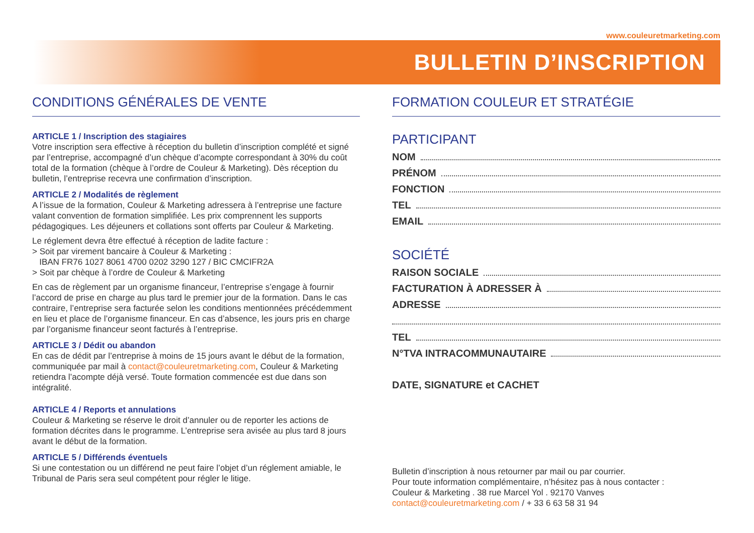www.couleuretmarketing.com
BULLETIN D’INSCRIPTION
CONDITIONS GÉNÉRALES DE VENTE
ARTICLE 1 / Inscription des stagiaires
Votre inscription sera effective à réception du bulletin d’inscription complété et signé par l’entreprise, accompagné d’un chèque d’acompte correspondant à 30% du coût total de la formation (chèque à l’ordre de Couleur & Marketing). Dès réception du bulletin, l’entreprise recevra une confirmation d’inscription.
ARTICLE 2 / Modalités de règlement
A l’issue de la formation, Couleur & Marketing adressera à l’entreprise une facture valant convention de formation simplifiée. Les prix comprennent les supports pédagogiques. Les déjeuners et collations sont offerts par Couleur & Marketing.
Le réglement devra être effectué à réception de ladite facture :
> Soit par virement bancaire à Couleur & Marketing :
IBAN FR76 1027 8061 4700 0202 3290 127 / BIC CMCIFR2A
> Soit par chèque à l’ordre de Couleur & Marketing
En cas de règlement par un organisme financeur, l’entreprise s’engage à fournir l’accord de prise en charge au plus tard le premier jour de la formation. Dans le cas contraire, l’entreprise sera facturée selon les conditions mentionnées précédemment en lieu et place de l’organisme financeur. En cas d’absence, les jours pris en charge par l’organisme financeur seont facturés à l’entreprise.
ARTICLE 3 / Dédit ou abandon
En cas de dédit par l’entreprise à moins de 15 jours avant le début de la formation, communiquée par mail à contact@couleuretmarketing.com, Couleur & Marketing retiendra l’acompte déjà versé. Toute formation commencée est due dans son intégralité.
ARTICLE 4 / Reports et annulations
Couleur & Marketing se réserve le droit d’annuler ou de reporter les actions de formation décrites dans le programme. L’entreprise sera avisée au plus tard 8 jours avant le début de la formation.
ARTICLE 5 / Différends éventuels
Si une contestation ou un différend ne peut faire l’objet d’un réglement amiable, le Tribunal de Paris sera seul compétent pour régler le litige.
FORMATION COULEUR ET STRATÉGIE
PARTICIPANT
NOM
PRÉNOM
FONCTION
TEL
EMAIL
SOCIÉTÉ
RAISON SOCIALE
FACTURATION À ADRESSER À
ADRESSE
TEL
N°TVA INTRACOMMUNAUTAIRE
DATE, SIGNATURE et CACHET
Bulletin d’inscription à nous retourner par mail ou par courrier.
Pour toute information complémentaire, n’hésitez pas à nous contacter :
Couleur & Marketing . 38 rue Marcel Yol . 92170 Vanves
contact@couleuretmarketing.com / + 33 6 63 58 31 94